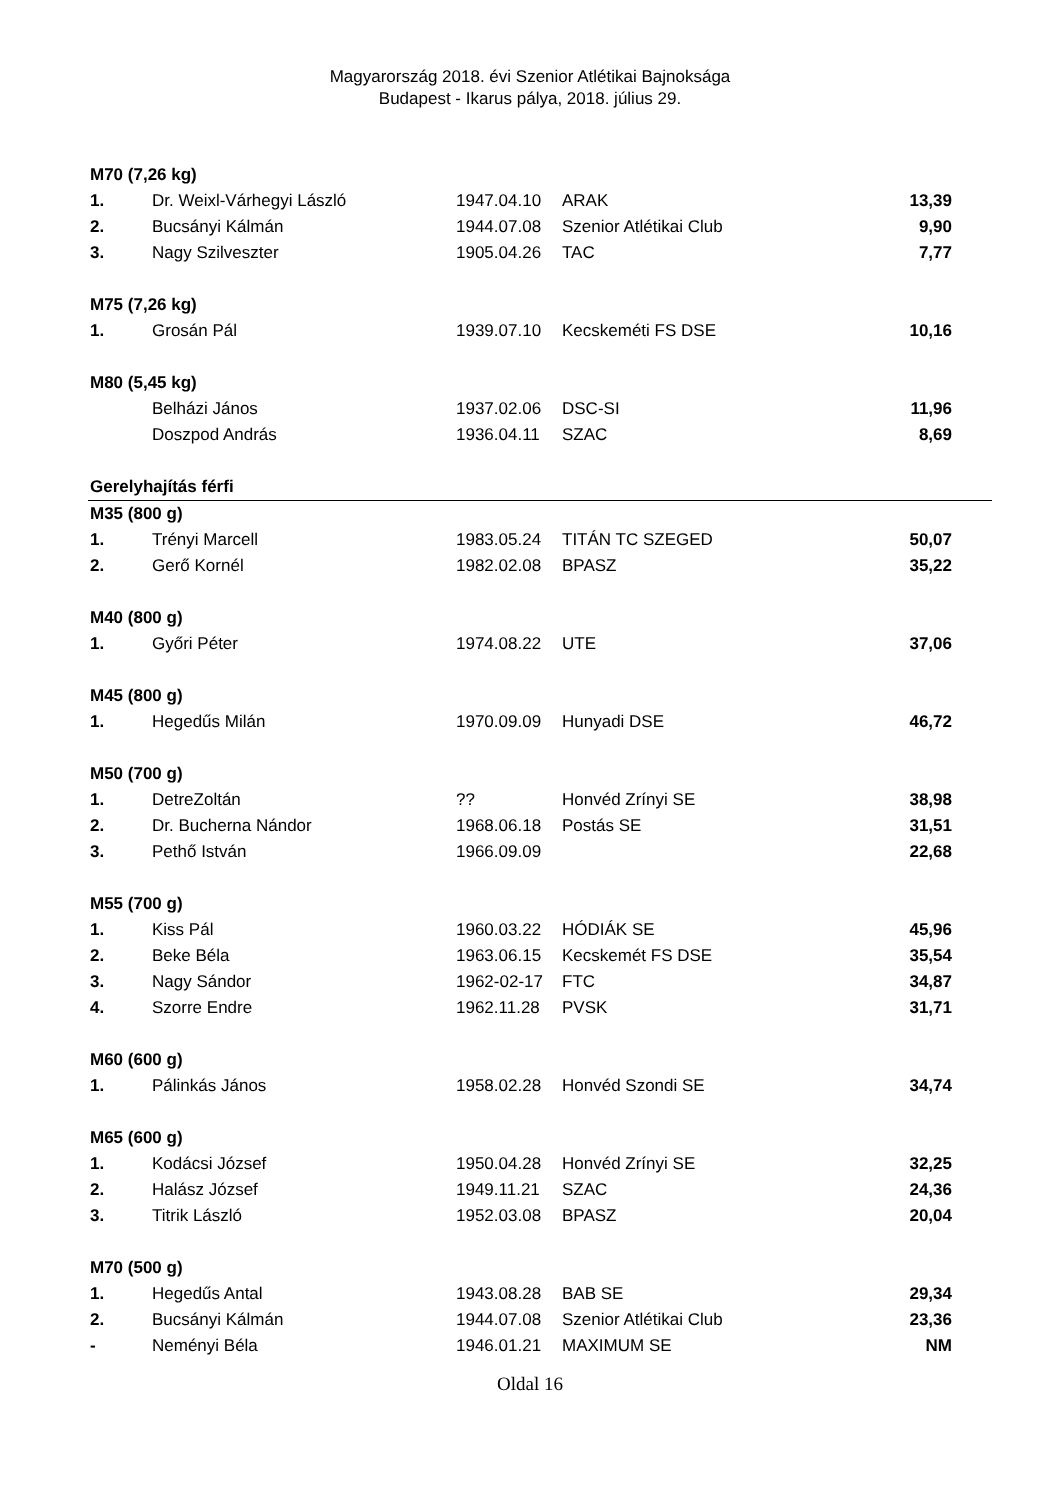Magyarország 2018. évi Szenior Atlétikai Bajnoksága
Budapest - Ikarus pálya, 2018. július 29.
| M70 (7,26 kg) | | | | |
| 1. | Dr. Weixl-Várhegyi László | 1947.04.10 | ARAK | 13,39 |
| 2. | Bucsányi Kálmán | 1944.07.08 | Szenior Atlétikai Club | 9,90 |
| 3. | Nagy Szilveszter | 1905.04.26 | TAC | 7,77 |
| M75 (7,26 kg) | | | | |
| 1. | Grosán Pál | 1939.07.10 | Kecskeméti FS DSE | 10,16 |
| M80 (5,45 kg) | | | | |
| | Belházi János | 1937.02.06 | DSC-SI | 11,96 |
| | Doszpod András | 1936.04.11 | SZAC | 8,69 |
| Gerelyhajítás férfi | | | | |
| M35 (800 g) | | | | |
| 1. | Trényi Marcell | 1983.05.24 | TITÁN TC SZEGED | 50,07 |
| 2. | Gerő Kornél | 1982.02.08 | BPASZ | 35,22 |
| M40 (800 g) | | | | |
| 1. | Győri Péter | 1974.08.22 | UTE | 37,06 |
| M45 (800 g) | | | | |
| 1. | Hegedűs Milán | 1970.09.09 | Hunyadi DSE | 46,72 |
| M50 (700 g) | | | | |
| 1. | DetreZoltán | ?? | Honvéd Zrínyi SE | 38,98 |
| 2. | Dr. Bucherna Nándor | 1968.06.18 | Postás SE | 31,51 |
| 3. | Pethő István | 1966.09.09 | | 22,68 |
| M55 (700 g) | | | | |
| 1. | Kiss Pál | 1960.03.22 | HÓDIÁK SE | 45,96 |
| 2. | Beke Béla | 1963.06.15 | Kecskemét FS DSE | 35,54 |
| 3. | Nagy Sándor | 1962-02-17 | FTC | 34,87 |
| 4. | Szorre Endre | 1962.11.28 | PVSK | 31,71 |
| M60 (600 g) | | | | |
| 1. | Pálinkás János | 1958.02.28 | Honvéd Szondi SE | 34,74 |
| M65 (600 g) | | | | |
| 1. | Kodácsi József | 1950.04.28 | Honvéd Zrínyi SE | 32,25 |
| 2. | Halász József | 1949.11.21 | SZAC | 24,36 |
| 3. | Titrik László | 1952.03.08 | BPASZ | 20,04 |
| M70 (500 g) | | | | |
| 1. | Hegedűs Antal | 1943.08.28 | BAB SE | 29,34 |
| 2. | Bucsányi Kálmán | 1944.07.08 | Szenior Atlétikai Club | 23,36 |
| - | Neményi Béla | 1946.01.21 | MAXIMUM SE | NM |
Oldal 16